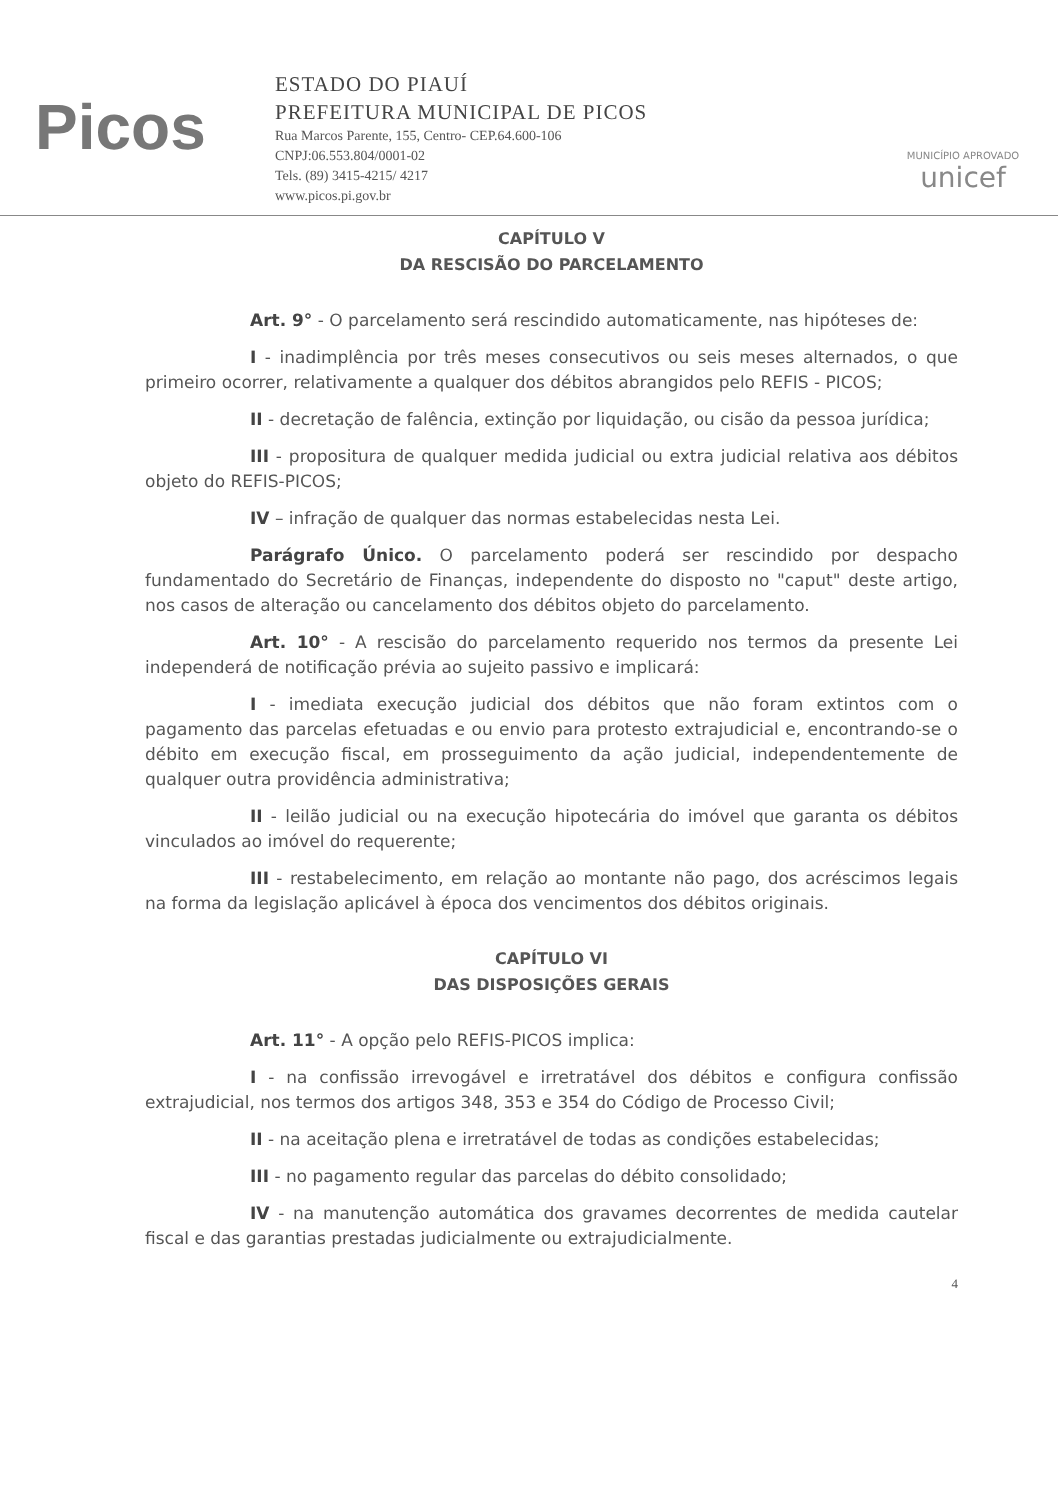Picos
ESTADO DO PIAUÍ
PREFEITURA MUNICIPAL DE PICOS
Rua Marcos Parente, 155, Centro- CEP.64.600-106
CNPJ:06.553.804/0001-02
Tels. (89) 3415-4215/ 4217
www.picos.pi.gov.br
MUNICÍPIO APROVADO
unicef
CAPÍTULO V
DA RESCISÃO DO PARCELAMENTO
Art. 9° - O parcelamento será rescindido automaticamente, nas hipóteses de:
I - inadimplência por três meses consecutivos ou seis meses alternados, o que primeiro ocorrer, relativamente a qualquer dos débitos abrangidos pelo REFIS - PICOS;
II - decretação de falência, extinção por liquidação, ou cisão da pessoa jurídica;
III - propositura de qualquer medida judicial ou extra judicial relativa aos débitos objeto do REFIS-PICOS;
IV – infração de qualquer das normas estabelecidas nesta Lei.
Parágrafo Único. O parcelamento poderá ser rescindido por despacho fundamentado do Secretário de Finanças, independente do disposto no "caput" deste artigo, nos casos de alteração ou cancelamento dos débitos objeto do parcelamento.
Art. 10° - A rescisão do parcelamento requerido nos termos da presente Lei independerá de notificação prévia ao sujeito passivo e implicará:
I - imediata execução judicial dos débitos que não foram extintos com o pagamento das parcelas efetuadas e ou envio para protesto extrajudicial e, encontrando-se o débito em execução fiscal, em prosseguimento da ação judicial, independentemente de qualquer outra providência administrativa;
II - leilão judicial ou na execução hipotecária do imóvel que garanta os débitos vinculados ao imóvel do requerente;
III - restabelecimento, em relação ao montante não pago, dos acréscimos legais na forma da legislação aplicável à época dos vencimentos dos débitos originais.
CAPÍTULO VI
DAS DISPOSIÇÕES GERAIS
Art. 11° - A opção pelo REFIS-PICOS implica:
I - na confissão irrevogável e irretratável dos débitos e configura confissão extrajudicial, nos termos dos artigos 348, 353 e 354 do Código de Processo Civil;
II - na aceitação plena e irretratável de todas as condições estabelecidas;
III - no pagamento regular das parcelas do débito consolidado;
IV - na manutenção automática dos gravames decorrentes de medida cautelar fiscal e das garantias prestadas judicialmente ou extrajudicialmente.
4